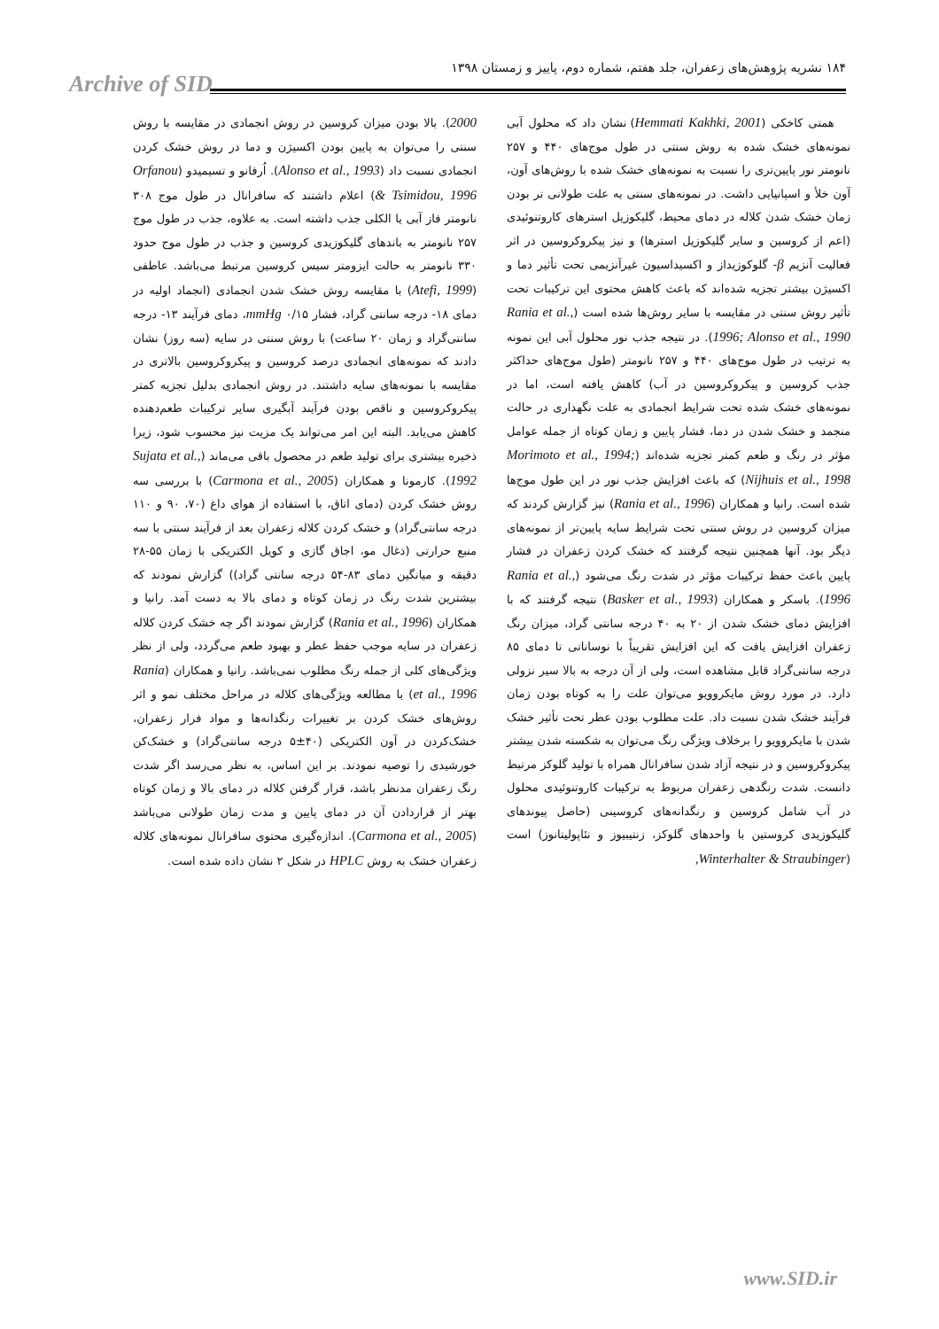Archive of SID
۱۸۴ نشریه پژوهش‌های زعفران، جلد هفتم، شماره دوم، پاییز و زمستان ۱۳۹۸
همتی کاخکی (Hemmati Kakhki, 2001) نشان داد که محلول آبی نمونه‌های خشک شده به روش سنتی در طول موج‌های ۴۴۰ و ۲۵۷ نانومتر نور پایین‌تری را نسبت به نمونه‌های خشک شده با روش‌های آون، آون خلأ و اسپانیایی داشت. در نمونه‌های سنتی به علت طولانی تر بودن زمان خشک شدن کلاله در دمای محیط، گلیکوزیل استرهای کاروتنوئیدی (اعم از کروسین و سایر گلیکوزیل استرها) و نیز پیکروکروسین در اثر فعالیت آنزیم β- گلوکوزیداز و اکسیداسیون غیرآنزیمی تحت تأثیر دما و اکسیژن بیشتر تجزیه شده‌اند که باعث کاهش محتوی این ترکیبات تحت تأثیر روش سنتی در مقایسه با سایر روش‌ها شده است (Rania et al., 1996; Alonso et al., 1990). در نتیجه جذب نور محلول آبی این نمونه به ترتیب در طول موج‌های ۴۴۰ و ۲۵۷ نانومتر (طول موج‌های حداکثر جذب کروسین و پیکروکروسین در آب) کاهش یافته است، اما در نمونه‌های خشک شده تحت شرایط انجمادی به علت نگهداری در حالت منجمد و خشک شدن در دما، فشار پایین و زمان کوتاه از جمله عوامل مؤثر در رنگ و طعم کمتر تجزیه شده‌اند (Morimoto et al., 1994; Nijhuis et al., 1998) که باعث افزایش جذب نور در این طول موج‌ها شده است. رانیا و همکاران (Rania et al., 1996) نیز گزارش کردند که میزان کروسین در روش سنتی تحت شرایط سایه پایین‌تر از نمونه‌های دیگر بود. آنها همچنین نتیجه گرفتند که خشک کردن زعفران در فشار پایین باعث حفظ ترکیبات مؤثر در شدت رنگ می‌شود (Rania et al., 1996). باسکر و همکاران (Basker et al., 1993) نتیجه گرفتند که با افزایش دمای خشک شدن از ۲۰ به ۴۰ درجه سانتی گراد، میزان رنگ زعفران افزایش یافت که این افزایش تقریباً با نوساناتی تا دمای ۸۵ درجه سانتی‌گراد قابل مشاهده است، ولی از آن درجه به بالا سیر نزولی دارد. در مورد روش مایکروویو می‌توان علت را به کوتاه بودن زمان فرآیند خشک شدن نسبت داد. علت مطلوب بودن عطر تحت تأثیر خشک شدن با مایکروویو را برخلاف ویژگی رنگ می‌توان به شکسته شدن بیشتر پیکروکروسین و در نتیجه آزاد شدن سافرانال همراه با تولید گلوکز مرتبط دانست. شدت رنگدهی زعفران مربوط به ترکیبات کاروتنوئیدی محلول در آب شامل کروسین و رنگدانه‌های کروسینی (حاصل پیوندهای گلیکوزیدی کروستین با واحدهای گلوکز، زنتیبیوز و نئاپولیتانوز) است (Winterhalter & Straubinger,
2000). بالا بودن میزان کروسین در روش انجمادی در مقایسه با روش سنتی را می‌توان به پایین بودن اکسیژن و دما در روش خشک کردن انجمادی نسبت داد (Alonso et al., 1993). اُرفانو و تسیمیدو (Orfanou & Tsimidou, 1996) اعلام داشتند که سافرانال در طول موج ۳۰۸ نانومتر فاز آبی یا الکلی جذب داشته است. به علاوه، جذب در طول موج ۲۵۷ نانومتر به باندهای گلیکوزیدی کروسین و جذب در طول موج حدود ۳۳۰ نانومتر به حالت ایزومتر سیس کروسین مرتبط می‌باشد. عاطفی (Atefi, 1999) با مقایسه روش خشک شدن انجمادی (انجماد اولیه در دمای ۱۸- درجه سانتی گراد، فشار mmHg ۰/۱۵، دمای فرآیند ۱۳- درجه سانتی‌گراد و زمان ۲۰ ساعت) با روش سنتی در سایه (سه روز) نشان دادند که نمونه‌های انجمادی درصد کروسین و پیکروکروسین بالاتری در مقایسه با نمونه‌های سایه داشتند. در روش انجمادی بدلیل تجزیه کمتر پیکروکروسین و ناقص بودن فرآیند آبگیری سایر ترکیبات طعم‌دهنده کاهش می‌یابد. البته این امر می‌تواند یک مزیت نیز محسوب شود، زیرا ذخیره بیشتری برای تولید طعم در محصول باقی می‌ماند (Sujata et al., 1992). کارمونا و همکاران (Carmona et al., 2005) با بررسی سه روش خشک کردن (دمای اتاق، با استفاده از هوای داغ (۷۰، ۹۰ و ۱۱۰ درجه سانتی‌گراد) و خشک کردن کلاله زعفران بعد از فرآیند سنتی با سه منبع حرارتی (ذغال مو، اجاق گازی و کویل الکتریکی با زمان ۵۵-۲۸ دقیقه و میانگین دمای ۸۳-۵۴ درجه سانتی گراد)) گزارش نمودند که بیشترین شدت رنگ در زمان کوتاه و دمای بالا به دست آمد. رانیا و همکاران (Rania et al., 1996) گزارش نمودند اگر چه خشک کردن کلاله زعفران در سایه موجب حفظ عطر و بهبود طعم می‌گردد، ولی از نظر ویژگی‌های کلی از جمله رنگ مطلوب نمی‌باشد. رانیا و همکاران (Rania et al., 1996) با مطالعه ویژگی‌های کلاله در مراحل مختلف نمو و اثر روش‌های خشک کردن بر تغییرات رنگدانه‌ها و مواد فرار زعفران، خشک‌کردن در آون الکتریکی (۴۰±۵ درجه سانتی‌گراد) و خشک‌کن خورشیدی را توصیه نمودند. بر این اساس، به نظر می‌رسد اگر شدت رنگ زعفران مدنظر باشد، قرار گرفتن کلاله در دمای بالا و زمان کوتاه بهتر از قراردادن آن در دمای پایین و مدت زمان طولانی می‌باشد (Carmona et al., 2005). اندازه‌گیری محتوی سافرانال نمونه‌های کلاله زعفران خشک به روش HPLC در شکل ۲ نشان داده شده است.
www.SID.ir